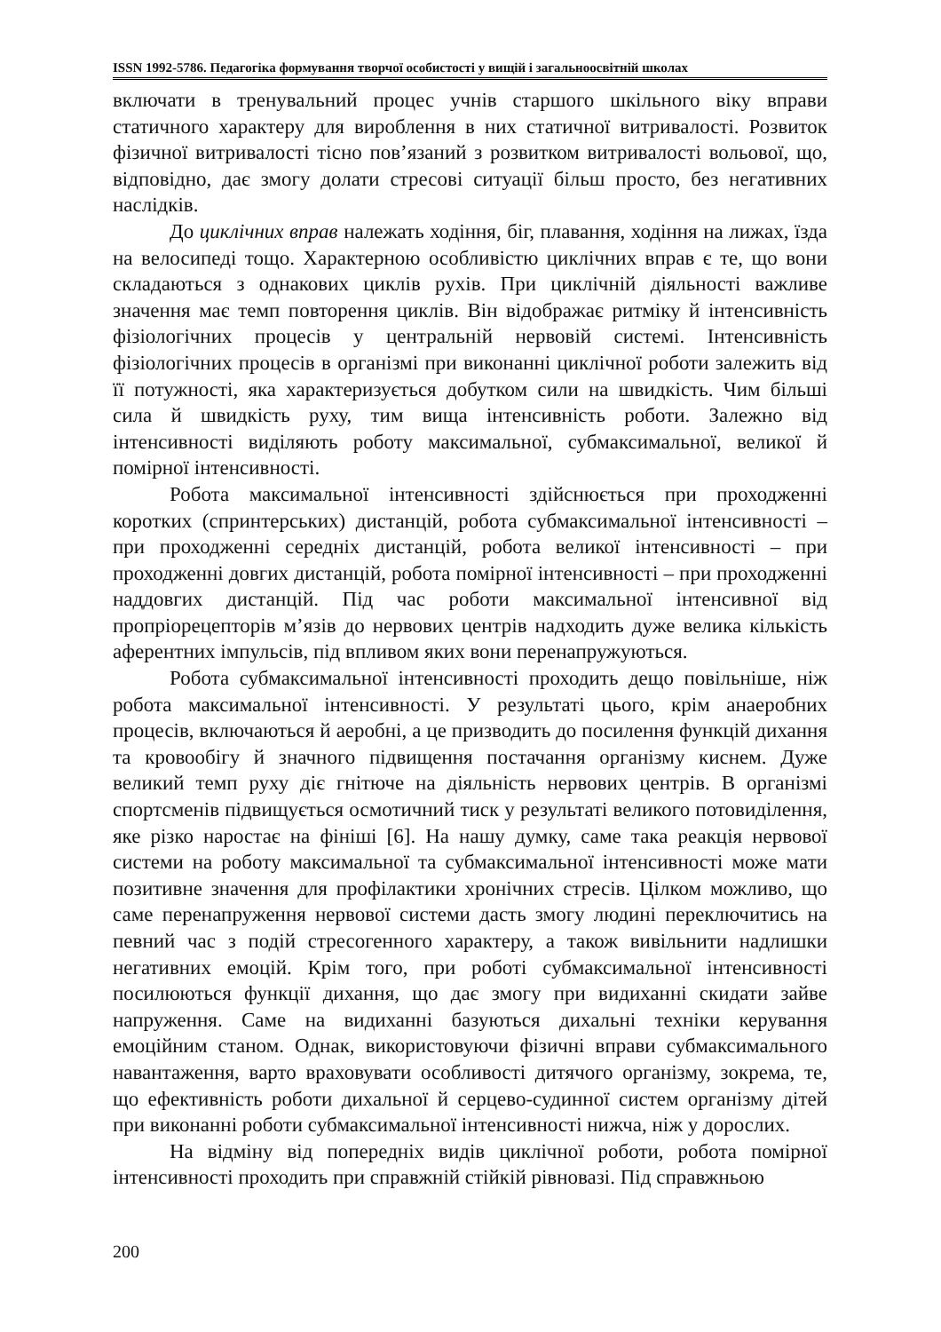ISSN 1992-5786. Педагогіка формування творчої особистості у вищій і загальноосвітній школах
включати в тренувальний процес учнів старшого шкільного віку вправи статичного характеру для вироблення в них статичної витривалості. Розвиток фізичної витривалості тісно пов’язаний з розвитком витривалості вольової, що, відповідно, дає змогу долати стресові ситуації більш просто, без негативних наслідків.
До циклічних вправ належать ходіння, біг, плавання, ходіння на лижах, їзда на велосипеді тощо. Характерною особливістю циклічних вправ є те, що вони складаються з однакових циклів рухів. При циклічній діяльності важливе значення має темп повторення циклів. Він відображає ритміку й інтенсивність фізіологічних процесів у центральній нервовій системі. Інтенсивність фізіологічних процесів в організмі при виконанні циклічної роботи залежить від її потужності, яка характеризується добутком сили на швидкість. Чим більші сила й швидкість руху, тим вища інтенсивність роботи. Залежно від інтенсивності виділяють роботу максимальної, субмаксимальної, великої й помірної інтенсивності.
Робота максимальної інтенсивності здійснюється при проходженні коротких (спринтерських) дистанцій, робота субмаксимальної інтенсивності – при проходженні середніх дистанцій, робота великої інтенсивності – при проходженні довгих дистанцій, робота помірної інтенсивності – при проходженні наддовгих дистанцій. Під час роботи максимальної інтенсивної від пропріорецепторів м’язів до нервових центрів надходить дуже велика кількість аферентних імпульсів, під впливом яких вони перенапружуються.
Робота субмаксимальної інтенсивності проходить дещо повільніше, ніж робота максимальної інтенсивності. У результаті цього, крім анаеробних процесів, включаються й аеробні, а це призводить до посилення функцій дихання та кровообігу й значного підвищення постачання організму киснем. Дуже великий темп руху діє гнітюче на діяльність нервових центрів. В організмі спортсменів підвищується осмотичний тиск у результаті великого потовиділення, яке різко наростає на фініші [6]. На нашу думку, саме така реакція нервової системи на роботу максимальної та субмаксимальної інтенсивності може мати позитивне значення для профілактики хронічних стресів. Цілком можливо, що саме перенапруження нервової системи дасть змогу людині переключитись на певний час з подій стресогенного характеру, а також вивільнити надлишки негативних емоцій. Крім того, при роботі субмаксимальної інтенсивності посилюються функції дихання, що дає змогу при видиханні скидати зайве напруження. Саме на видиханні базуються дихальні техніки керування емоційним станом. Однак, використовуючи фізичні вправи субмаксимального навантаження, варто враховувати особливості дитячого організму, зокрема, те, що ефективність роботи дихальної й серцево-судинної систем організму дітей при виконанні роботи субмаксимальної інтенсивності нижча, ніж у дорослих.
На відміну від попередніх видів циклічної роботи, робота помірної інтенсивності проходить при справжній стійкій рівновазі. Під справжньою
200